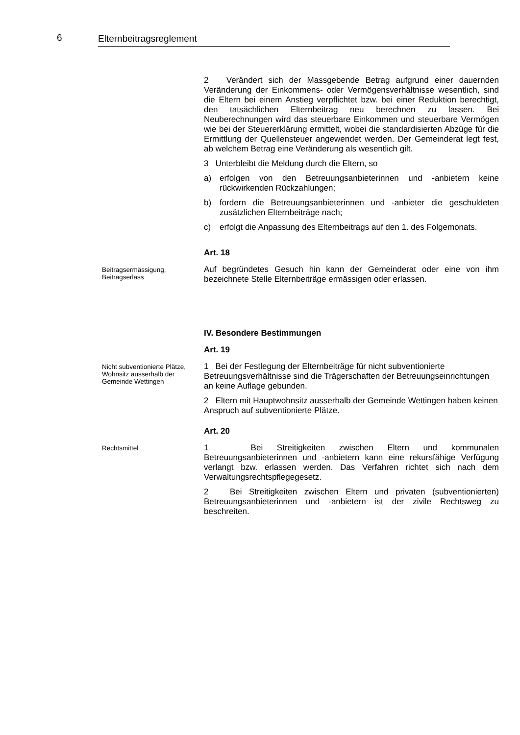6 Elternbeitragsreglement
2 Verändert sich der Massgebende Betrag aufgrund einer dauernden Veränderung der Einkommens- oder Vermögensverhältnisse wesentlich, sind die Eltern bei einem Anstieg verpflichtet bzw. bei einer Reduktion berechtigt, den tatsächlichen Elternbeitrag neu berechnen zu lassen. Bei Neuberechnungen wird das steuerbare Einkommen und steuerbare Vermögen wie bei der Steuererklärung ermittelt, wobei die standardisierten Abzüge für die Ermittlung der Quellensteuer angewendet werden. Der Gemeinderat legt fest, ab welchem Betrag eine Veränderung als wesentlich gilt.
3 Unterbleibt die Meldung durch die Eltern, so
a) erfolgen von den Betreuungsanbieterinnen und -anbietern keine rückwirkenden Rückzahlungen;
b) fordern die Betreuungsanbieterinnen und -anbieter die geschuldeten zusätzlichen Elternbeiträge nach;
c) erfolgt die Anpassung des Elternbeitrags auf den 1. des Folgemonats.
Art. 18
Beitragsermässigung, Beitragserlass
Auf begründetes Gesuch hin kann der Gemeinderat oder eine von ihm bezeichnete Stelle Elternbeiträge ermässigen oder erlassen.
IV. Besondere Bestimmungen
Art. 19
Nicht subventionierte Plätze, Wohnsitz ausserhalb der Gemeinde Wettingen
1 Bei der Festlegung der Elternbeiträge für nicht subventionierte Betreuungsverhältnisse sind die Trägerschaften der Betreuungseinrichtungen an keine Auflage gebunden.
2 Eltern mit Hauptwohnsitz ausserhalb der Gemeinde Wettingen haben keinen Anspruch auf subventionierte Plätze.
Art. 20
Rechtsmittel
1 Bei Streitigkeiten zwischen Eltern und kommunalen Betreuungsanbieterinnen und -anbietern kann eine rekursfähige Verfügung verlangt bzw. erlassen werden. Das Verfahren richtet sich nach dem Verwaltungsrechtspflegegesetz.
2 Bei Streitigkeiten zwischen Eltern und privaten (subventionierten) Betreuungsanbieterinnen und -anbietern ist der zivile Rechtsweg zu beschreiten.